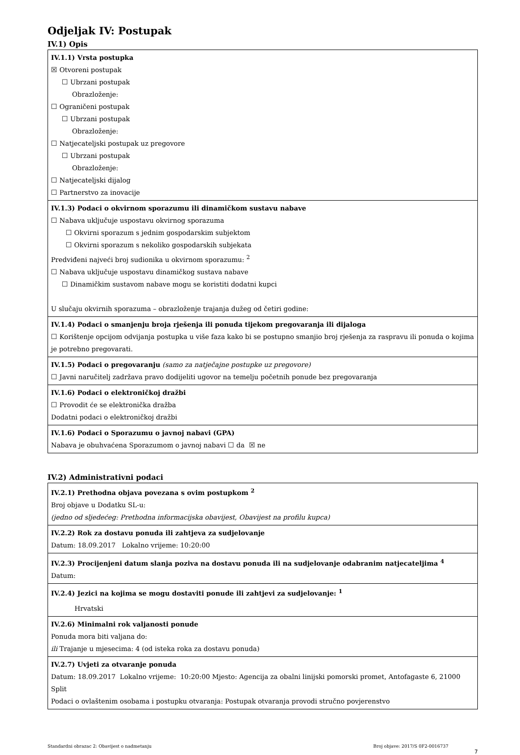Odjeljak IV: Postupak
IV.1) Opis
| IV.1.1) Vrsta postupka ☒ Otvoreni postupak ☐ Ubrzani postupak Obrazloženje: ☐ Ograničeni postupak ☐ Ubrzani postupak Obrazloženje: ☐ Natjecateljski postupak uz pregovore ☐ Ubrzani postupak Obrazloženje: ☐ Natjecateljski dijalog ☐ Partnerstvo za inovacije |
| IV.1.3) Podaci o okvirnom sporazumu ili dinamičkom sustavu nabave ☐ Nabava uključuje uspostavu okvirnog sporazuma ☐ Okvirni sporazum s jednim gospodarskim subjektom ☐ Okvirni sporazum s nekoliko gospodarskih subjekata Predviđeni najveći broj sudionika u okvirnom sporazumu: <sup>2</sup> ☐ Nabava uključuje uspostavu dinamičkog sustava nabave ☐ Dinamičkim sustavom nabave mogu se koristiti dodatni kupci U slučaju okvirnih sporazuma – obrazloženje trajanja dužeg od četiri godine: |
| IV.1.4) Podaci o smanjenju broja rješenja ili ponuda tijekom pregovaranja ili dijaloga ☐ Korištenje opcijom odvijanja postupka u više faza kako bi se postupno smanjio broj rješenja za raspravu ili ponuda o kojima je potrebno pregovarati. |
| IV.1.5) Podaci o pregovaranju (samo za natječajne postupke uz pregovore) ☐ Javni naručitelj zadržava pravo dodijeliti ugovor na temelju početnih ponude bez pregovaranja |
| IV.1.6) Podaci o elektroničkoj dražbi ☐ Provodit će se elektronička dražba Dodatni podaci o elektroničkoj dražbi |
| IV.1.6) Podaci o Sporazumu o javnoj nabavi (GPA) Nabava je obuhvaćena Sporazumom o javnoj nabavi ☐ da ☒ ne |
IV.2) Administrativni podaci
| IV.2.1) Prethodna objava povezana s ovim postupkom <sup>2</sup> Broj objave u Dodatku SL-u: (jedno od sljedećeg: Prethodna informacijska obavijest, Obavijest na profilu kupca) |
| IV.2.2) Rok za dostavu ponuda ili zahtjeva za sudjelovanje Datum: 18.09.2017 Lokalno vrijeme: 10:20:00 |
| IV.2.3) Procijenjeni datum slanja poziva na dostavu ponuda ili na sudjelovanje odabranim natjecateljima <sup>4</sup> Datum: |
| IV.2.4) Jezici na kojima se mogu dostaviti ponude ili zahtjevi za sudjelovanje: <sup>1</sup> Hrvatski |
| IV.2.6) Minimalni rok valjanosti ponude Ponuda mora biti valjana do: ili Trajanje u mjesecima: 4 (od isteka roka za dostavu ponuda) |
| IV.2.7) Uvjeti za otvaranje ponuda Datum: 18.09.2017 Lokalno vrijeme: 10:20:00 Mjesto: Agencija za obalni linijski pomorski promet, Antofagaste 6, 21000 Split Podaci o ovlaštenim osobama i postupku otvaranja: Postupak otvaranja provodi stručno povjerenstvo |
Standardni obrazac 2: Obavijest o nadmetanju Broj objave: 2017/S 0F2-0016737
7